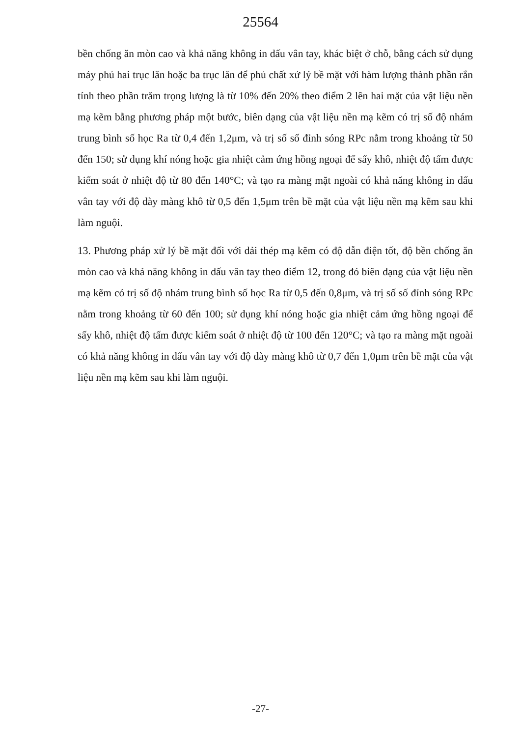25564
bền chống ăn mòn cao và khả năng không in dấu vân tay, khác biệt ở chỗ, bằng cách sử dụng máy phủ hai trục lăn hoặc ba trục lăn để phủ chất xử lý bề mặt với hàm lượng thành phần rắn tính theo phần trăm trọng lượng là từ 10% đến 20% theo điểm 2 lên hai mặt của vật liệu nền mạ kẽm bằng phương pháp một bước, biên dạng của vật liệu nền mạ kẽm có trị số độ nhám trung bình số học Ra từ 0,4 đến 1,2μm, và trị số số đỉnh sóng RPc nằm trong khoảng từ 50 đến 150; sử dụng khí nóng hoặc gia nhiệt cảm ứng hồng ngoại để sấy khô, nhiệt độ tấm được kiểm soát ở nhiệt độ từ 80 đến 140°C; và tạo ra màng mặt ngoài có khả năng không in dấu vân tay với độ dày màng khô từ 0,5 đến 1,5μm trên bề mặt của vật liệu nền mạ kẽm sau khi làm nguội.
13. Phương pháp xử lý bề mặt đối với dải thép mạ kẽm có độ dẫn điện tốt, độ bền chống ăn mòn cao và khả năng không in dấu vân tay theo điểm 12, trong đó biên dạng của vật liệu nền mạ kẽm có trị số độ nhám trung bình số học Ra từ 0,5 đến 0,8μm, và trị số số đỉnh sóng RPc nằm trong khoảng từ 60 đến 100; sử dụng khí nóng hoặc gia nhiệt cảm ứng hồng ngoại để sấy khô, nhiệt độ tấm được kiểm soát ở nhiệt độ từ 100 đến 120°C; và tạo ra màng mặt ngoài có khả năng không in dấu vân tay với độ dày màng khô từ 0,7 đến 1,0μm trên bề mặt của vật liệu nền mạ kẽm sau khi làm nguội.
-27-